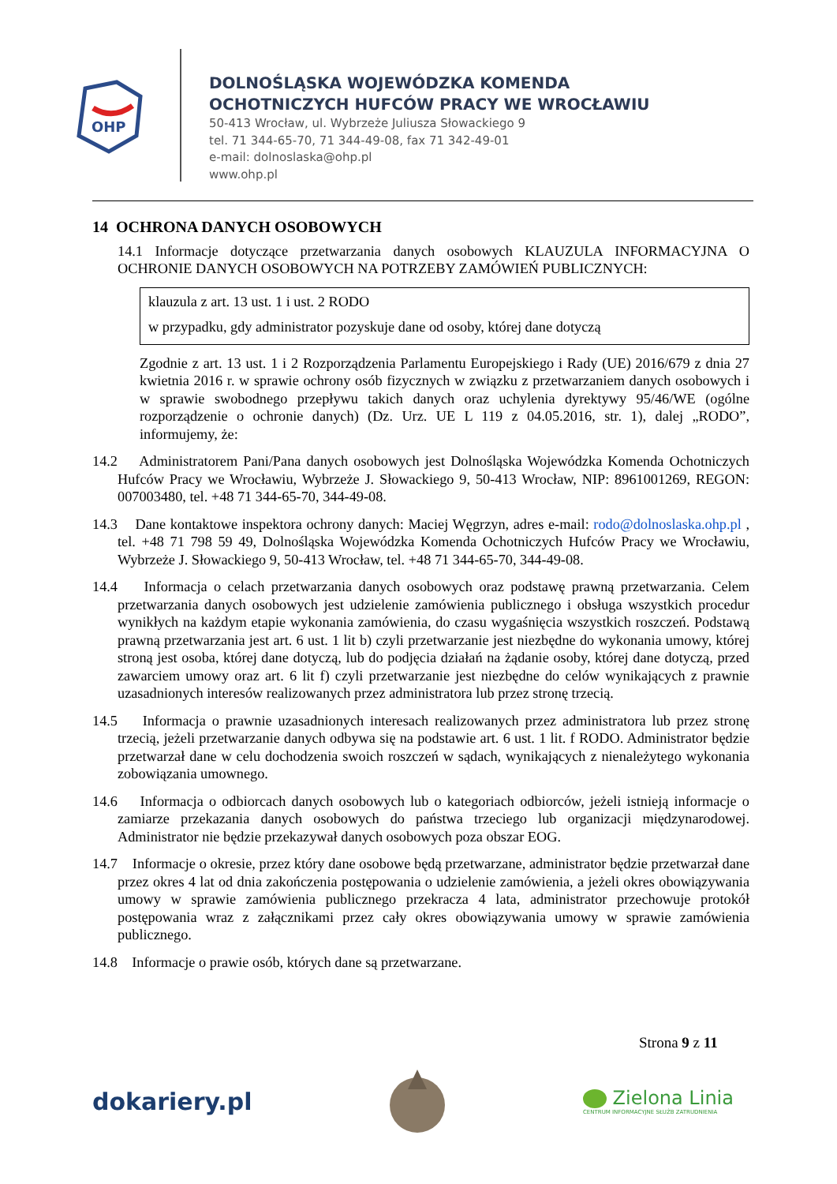OHP
DOLNOŚLĄSKA WOJEWÓDZKA KOMENDA
OCHOTNICZYCH HUFCÓW PRACY WE WROCŁAWIU
50-413 Wrocław, ul. Wybrzeże Juliusza Słowackiego 9
tel. 71 344-65-70, 71 344-49-08, fax 71 342-49-01
e-mail: dolnoslaska@ohp.pl
www.ohp.pl
14 OCHRONA DANYCH OSOBOWYCH
14.1 Informacje dotyczące przetwarzania danych osobowych KLAUZULA INFORMACYJNA O OCHRONIE DANYCH OSOBOWYCH NA POTRZEBY ZAMÓWIEŃ PUBLICZNYCH:
klauzula z art. 13 ust. 1 i ust. 2 RODO
w przypadku, gdy administrator pozyskuje dane od osoby, której dane dotyczą
Zgodnie z art. 13 ust. 1 i 2 Rozporządzenia Parlamentu Europejskiego i Rady (UE) 2016/679 z dnia 27 kwietnia 2016 r. w sprawie ochrony osób fizycznych w związku z przetwarzaniem danych osobowych i w sprawie swobodnego przepływu takich danych oraz uchylenia dyrektywy 95/46/WE (ogólne rozporządzenie o ochronie danych) (Dz. Urz. UE L 119 z 04.05.2016, str. 1), dalej „RODO”, informujemy, że:
14.2 Administratorem Pani/Pana danych osobowych jest Dolnośląska Wojewódzka Komenda Ochotniczych Hufców Pracy we Wrocławiu, Wybrzeże J. Słowackiego 9, 50-413 Wrocław, NIP: 8961001269, REGON: 007003480, tel. +48 71 344-65-70, 344-49-08.
14.3 Dane kontaktowe inspektora ochrony danych: Maciej Węgrzyn, adres e-mail: rodo@dolnoslaska.ohp.pl , tel. +48 71 798 59 49, Dolnośląska Wojewódzka Komenda Ochotniczych Hufców Pracy we Wrocławiu, Wybrzeże J. Słowackiego 9, 50-413 Wrocław, tel. +48 71 344-65-70, 344-49-08.
14.4 Informacja o celach przetwarzania danych osobowych oraz podstawę prawną przetwarzania. Celem przetwarzania danych osobowych jest udzielenie zamówienia publicznego i obsługa wszystkich procedur wynikłych na każdym etapie wykonania zamówienia, do czasu wygaśnięcia wszystkich roszczeń. Podstawą prawną przetwarzania jest art. 6 ust. 1 lit b) czyli przetwarzanie jest niezbędne do wykonania umowy, której stroną jest osoba, której dane dotyczą, lub do podjęcia działań na żądanie osoby, której dane dotyczą, przed zawarciem umowy oraz art. 6 lit f) czyli przetwarzanie jest niezbędne do celów wynikających z prawnie uzasadnionych interesów realizowanych przez administratora lub przez stronę trzecią.
14.5 Informacja o prawnie uzasadnionych interesach realizowanych przez administratora lub przez stronę trzecią, jeżeli przetwarzanie danych odbywa się na podstawie art. 6 ust. 1 lit. f RODO. Administrator będzie przetwarzał dane w celu dochodzenia swoich roszczeń w sądach, wynikających z nienależytego wykonania zobowiązania umownego.
14.6 Informacja o odbiorcach danych osobowych lub o kategoriach odbiorców, jeżeli istnieją informacje o zamiarze przekazania danych osobowych do państwa trzeciego lub organizacji międzynarodowej. Administrator nie będzie przekazywał danych osobowych poza obszar EOG.
14.7 Informacje o okresie, przez który dane osobowe będą przetwarzane, administrator będzie przetwarzał dane przez okres 4 lat od dnia zakończenia postępowania o udzielenie zamówienia, a jeżeli okres obowiązywania umowy w sprawie zamówienia publicznego przekracza 4 lata, administrator przechowuje protokół postępowania wraz z załącznikami przez cały okres obowiązywania umowy w sprawie zamówienia publicznego.
14.8 Informacje o prawie osób, których dane są przetwarzane.
Strona 9 z 11
dokariery.pl
Zielona Linia
CENTRUM INFORMACYJNE SŁUŻB ZATRUDNIENIA